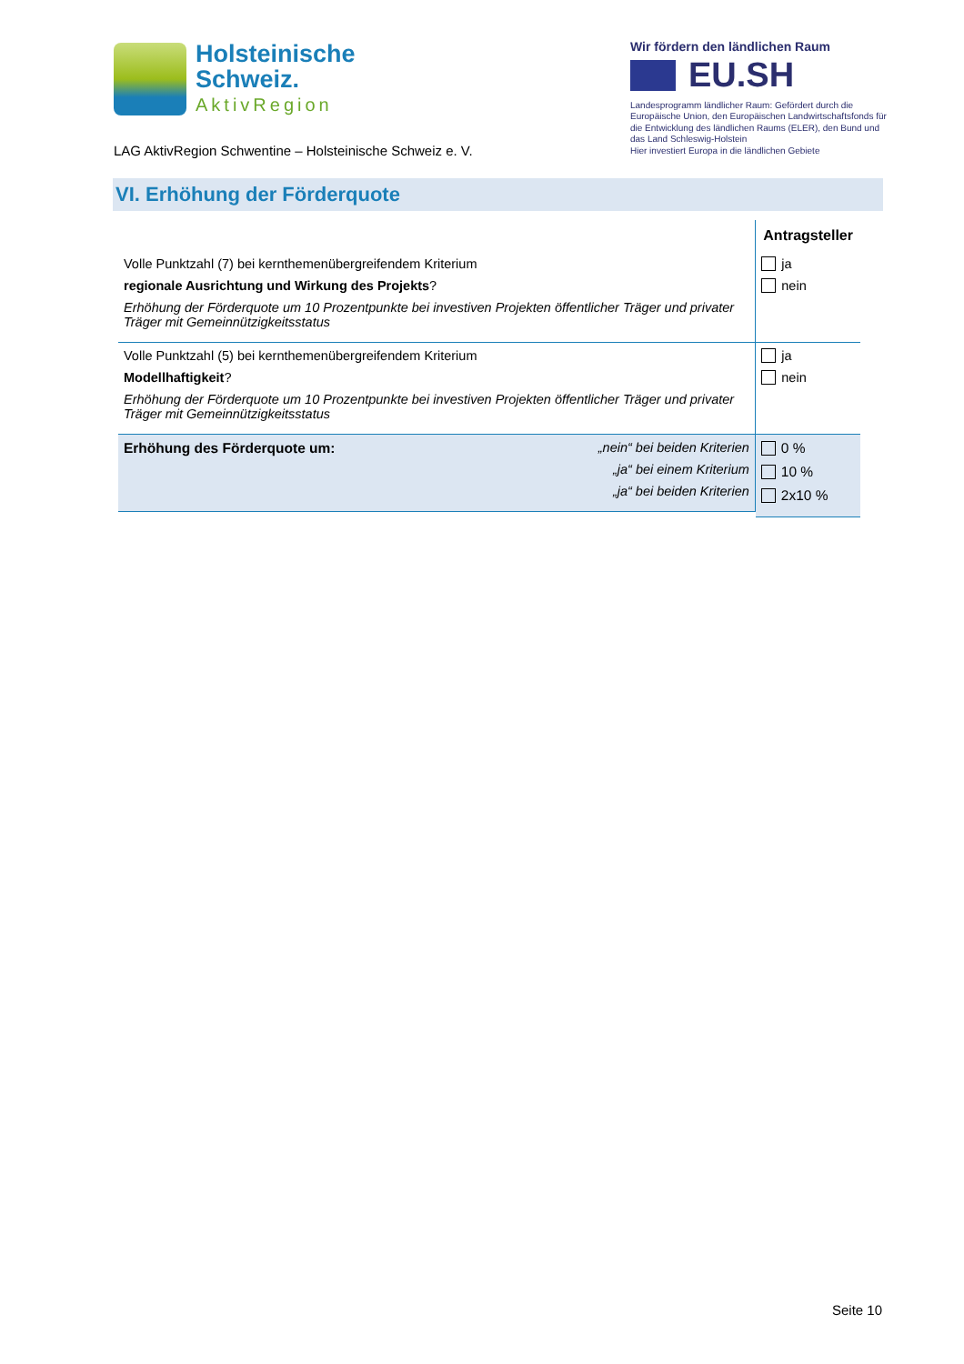Holsteinische
Schweiz.
AktivRegion
LAG AktivRegion Schwentine – Holsteinische Schweiz e. V.
Wir fördern den ländlichen Raum
EU.SH
Landesprogramm ländlicher Raum: Gefördert durch die Europäische Union, den Europäischen Landwirtschaftsfonds für die Entwicklung des ländlichen Raums (ELER), den Bund und das Land Schleswig-Holstein
Hier investiert Europa in die ländlichen Gebiete
VI. Erhöhung der Förderquote
| | Antragsteller |
| --- | --- |
| Volle Punktzahl (7) bei kernthemenübergreifendem Kriterium regionale Ausrichtung und Wirkung des Projekts ? Erhöhung der Förderquote um 10 Prozentpunkte bei investiven Projekten öffentlicher Träger und privater Träger mit Gemeinnützigkeitsstatus | ja nein |
| Volle Punktzahl (5) bei kernthemenübergreifendem Kriterium Modellhaftigkeit ? Erhöhung der Förderquote um 10 Prozentpunkte bei investiven Projekten öffentlicher Träger und privater Träger mit Gemeinnützigkeitsstatus | ja nein |
| Erhöhung des Förderquote um: „nein“ bei beiden Kriterien „ja“ bei einem Kriterium „ja“ bei beiden Kriterien | 0 % 10 % 2x10 % |
Seite 10